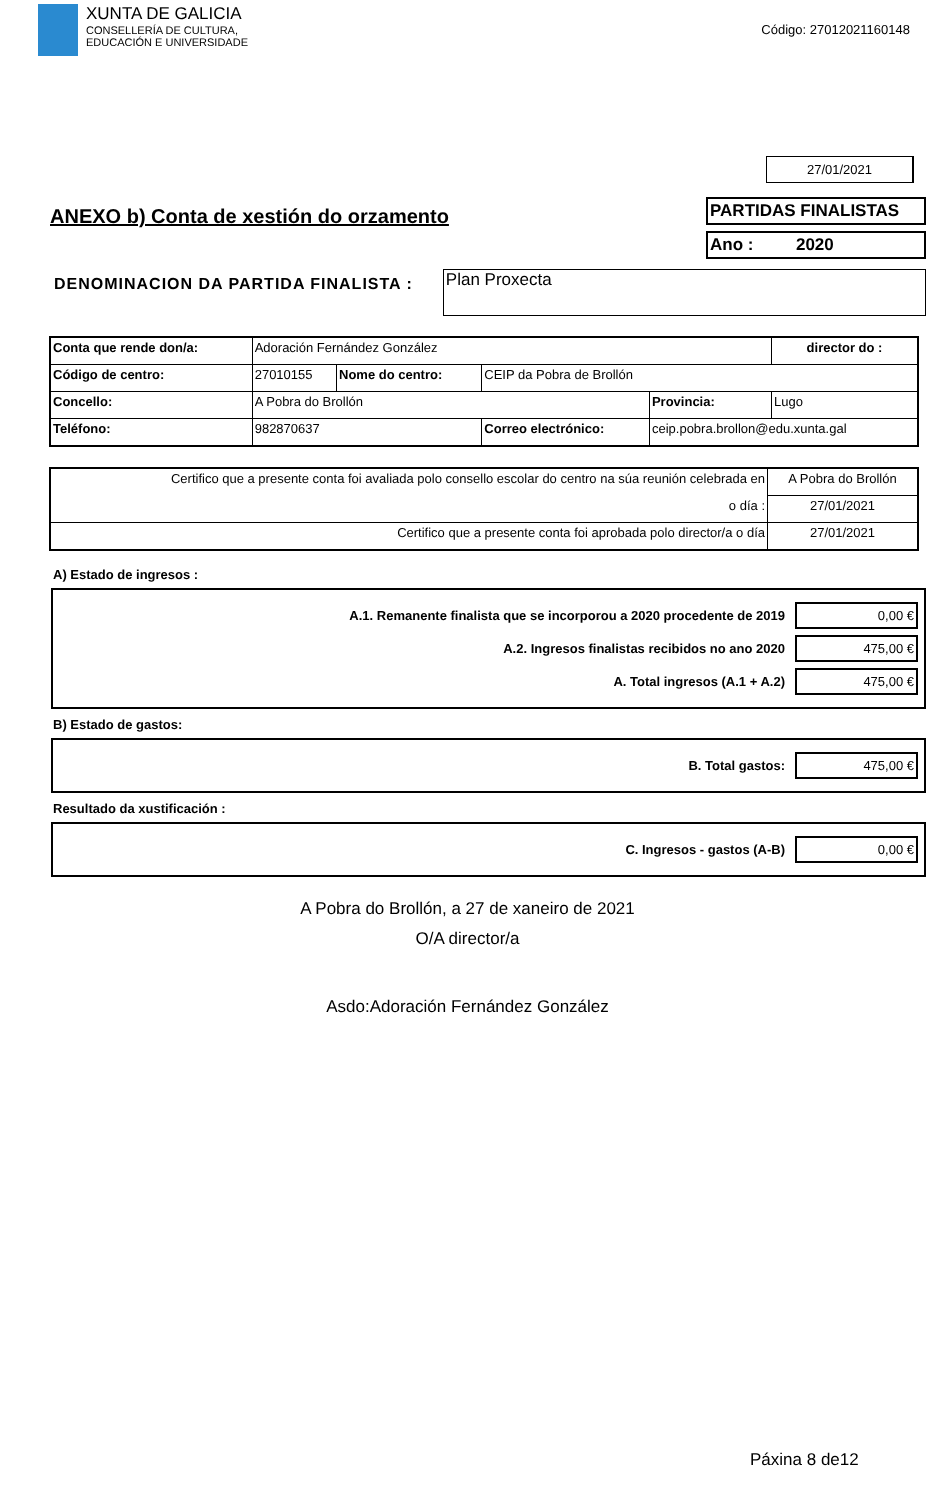XUNTA DE GALICIA
CONSELLERÍA DE CULTURA,
EDUCACIÓN E UNIVERSIDADE
Código: 27012021160148
27/01/2021
ANEXO b) Conta de xestión do orzamento
PARTIDAS FINALISTAS
Ano : 2020
DENOMINACION DA PARTIDA FINALISTA :
Plan Proxecta
| Conta que rende don/a: | Adoración Fernández González | | | | director do : |
| Código de centro: | 27010155 | Nome do centro: | CEIP da Pobra de Brollón | | |
| Concello: | A Pobra do Brollón | | | Provincia: | Lugo |
| Teléfono: | 982870637 | | Correo electrónico: | ceip.pobra.brollon@edu.xunta.gal | |
| Certifico que a presente conta foi avaliada polo consello escolar do centro na súa reunión celebrada en | A Pobra do Brollón |
| o día : | 27/01/2021 |
| Certifico que a presente conta foi aprobada polo director/a o día | 27/01/2021 |
A) Estado de ingresos :
A.1. Remanente finalista que se incorporou a 2020 procedente de 2019 0,00 €
A.2. Ingresos finalistas recibidos no ano 2020 475,00 €
A. Total ingresos (A.1 + A.2) 475,00 €
B) Estado de gastos:
B. Total gastos: 475,00 €
Resultado da xustificación :
C. Ingresos - gastos (A-B) 0,00 €
A Pobra do Brollón, a 27 de xaneiro de 2021
O/A director/a
Asdo:Adoración Fernández González
Páxina 8 de12